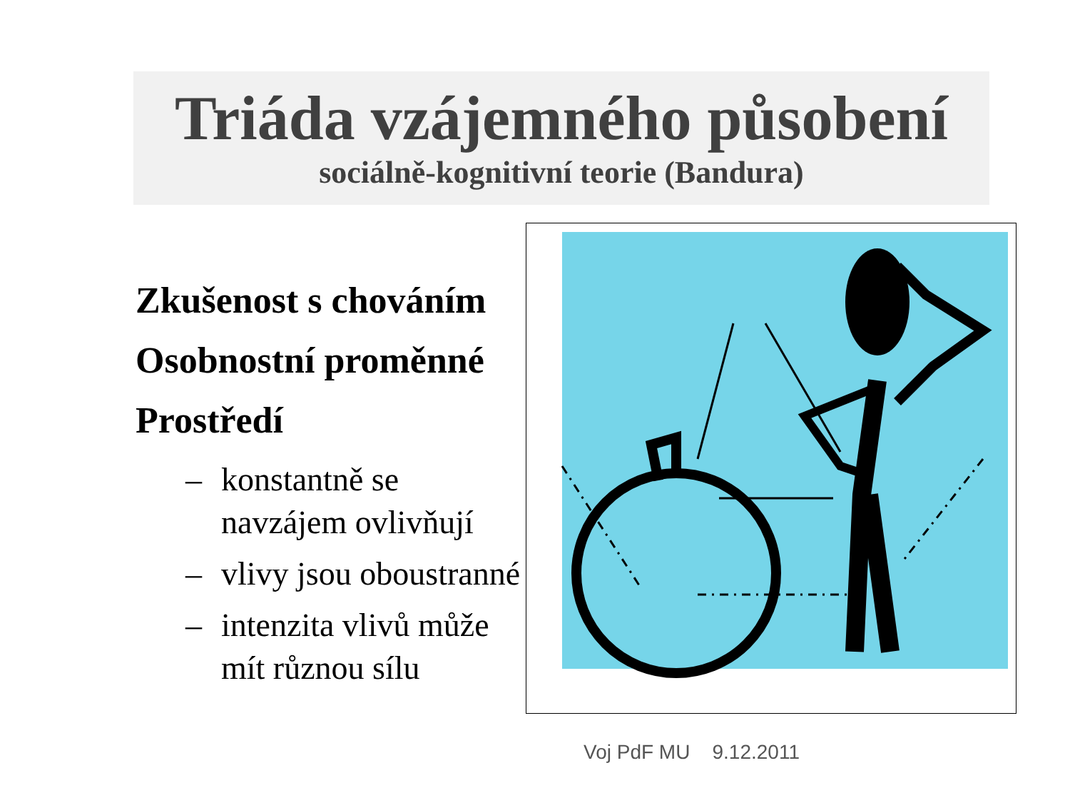Triáda vzájemného působení
sociálně-kognitivní teorie (Bandura)
Zkušenost s chováním
Osobnostní proměnné
Prostředí
– konstantně se navzájem ovlivňují
– vlivy jsou oboustranné
– intenzita vlivů může mít různou sílu
Voj PdF MU 9.12.2011